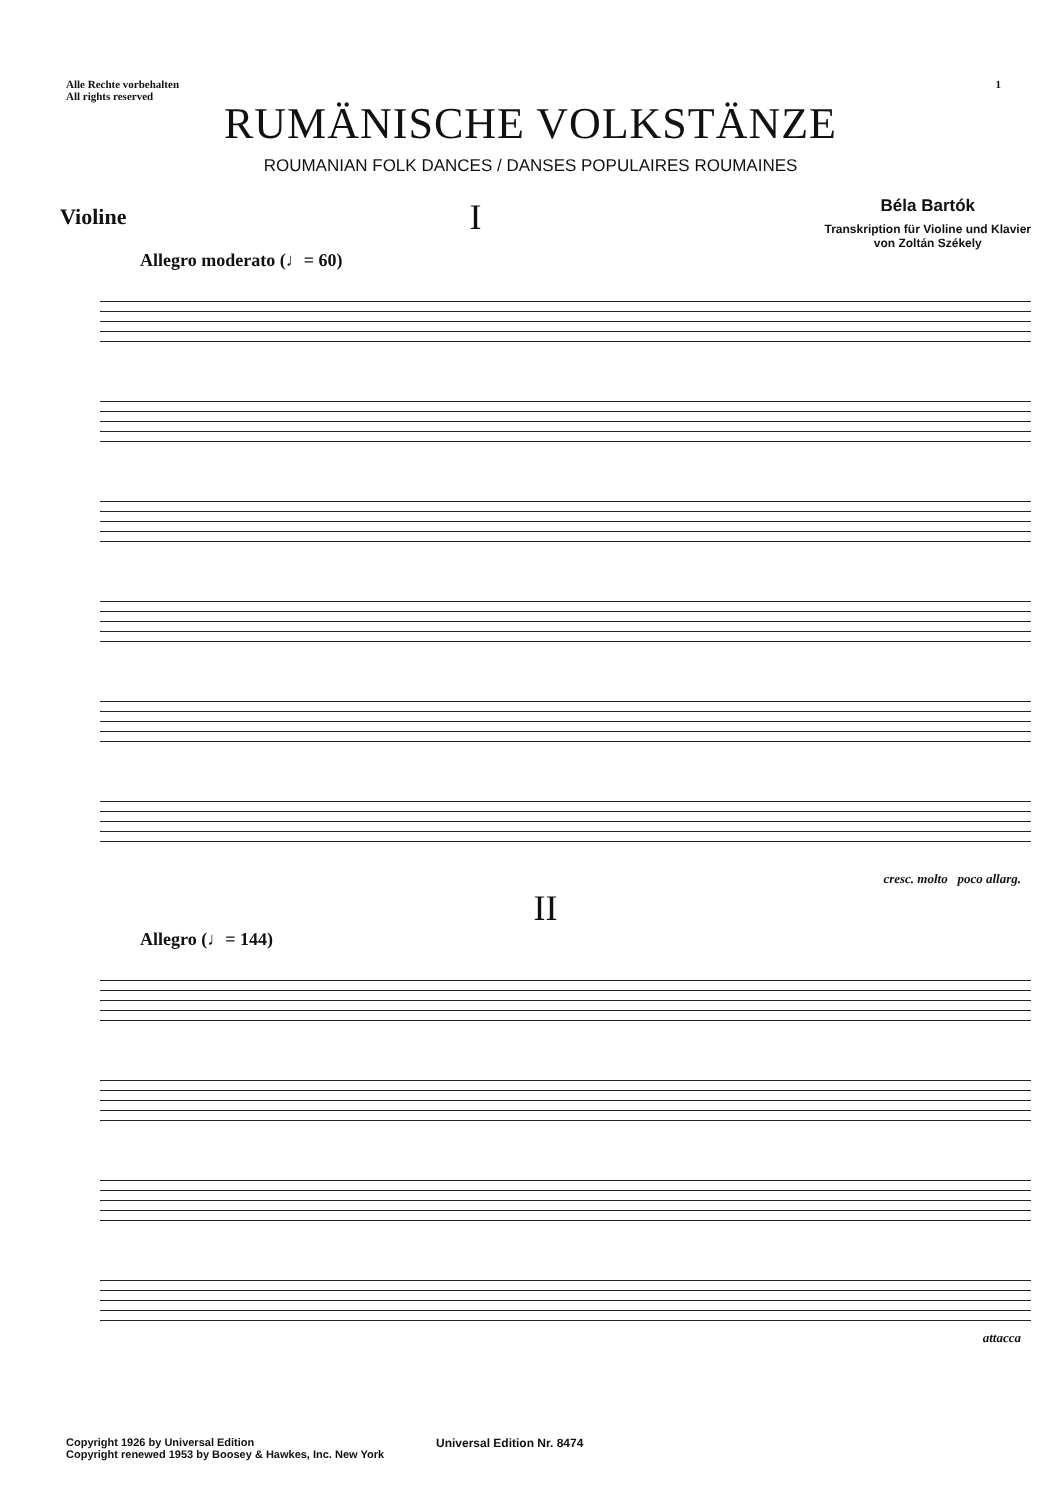Alle Rechte vorbehalten
All rights reserved
1
RUMÄNISCHE VOLKSTÄNZE
ROUMANIAN FOLK DANCES / DANSES POPULAIRES ROUMAINES
Violine
I
Béla Bartók
Transkription für Violine und Klavier
von Zoltán Székely
Allegro moderato (♩= 60)
cresc. molto poco allarg.
II
Allegro (♩= 144)
attacca
Copyright 1926 by Universal Edition
Copyright renewed 1953 by Boosey & Hawkes, Inc. New York
Universal Edition Nr. 8474